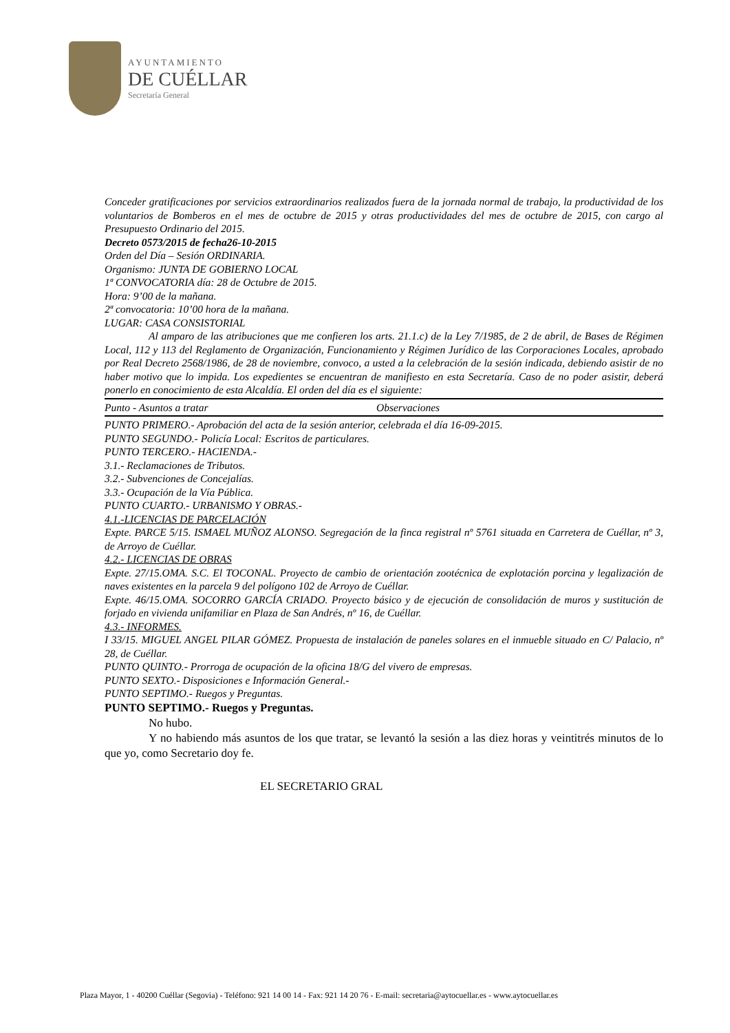AYUNTAMIENTO
DE CUÉLLAR
Secretaría General
Conceder gratificaciones por servicios extraordinarios realizados fuera de la jornada normal de trabajo, la productividad de los voluntarios de Bomberos en el mes de octubre de 2015 y otras productividades del mes de octubre de 2015, con cargo al Presupuesto Ordinario del 2015.
Decreto 0573/2015 de fecha26-10-2015
Orden del Día – Sesión ORDINARIA.
Organismo: JUNTA DE GOBIERNO LOCAL
1ª CONVOCATORIA día: 28 de Octubre de 2015.
Hora: 9’00 de la mañana.
2ª convocatoria: 10’00 hora de la mañana.
LUGAR: CASA CONSISTORIAL
Al amparo de las atribuciones que me confieren los arts. 21.1.c) de la Ley 7/1985, de 2 de abril, de Bases de Régimen Local, 112 y 113 del Reglamento de Organización, Funcionamiento y Régimen Jurídico de las Corporaciones Locales, aprobado por Real Decreto 2568/1986, de 28 de noviembre, convoco, a usted a la celebración de la sesión indicada, debiendo asistir de no haber motivo que lo impida. Los expedientes se encuentran de manifiesto en esta Secretaría. Caso de no poder asistir, deberá ponerlo en conocimiento de esta Alcaldía. El orden del día es el siguiente:
| Punto - Asuntos a tratar | Observaciones |
PUNTO PRIMERO.- Aprobación del acta de la sesión anterior, celebrada el día 16-09-2015.
PUNTO SEGUNDO.- Policía Local: Escritos de particulares.
PUNTO TERCERO.- HACIENDA.-
3.1.- Reclamaciones de Tributos.
3.2.- Subvenciones de Concejalías.
3.3.- Ocupación de la Vía Pública.
PUNTO CUARTO.- URBANISMO Y OBRAS.-
4.1.-LICENCIAS DE PARCELACIÓN
Expte. PARCE 5/15. ISMAEL MUÑOZ ALONSO. Segregación de la finca registral nº 5761 situada en Carretera de Cuéllar, nº 3, de Arroyo de Cuéllar.
4.2.- LICENCIAS DE OBRAS
Expte. 27/15.OMA. S.C. El TOCONAL. Proyecto de cambio de orientación zootécnica de explotación porcina y legalización de naves existentes en la parcela 9 del polígono 102 de Arroyo de Cuéllar.
Expte. 46/15.OMA. SOCORRO GARCÍA CRIADO. Proyecto básico y de ejecución de consolidación de muros y sustitución de forjado en vivienda unifamiliar en Plaza de San Andrés, nº 16, de Cuéllar.
4.3.- INFORMES.
I 33/15. MIGUEL ANGEL PILAR GÓMEZ. Propuesta de instalación de paneles solares en el inmueble situado en C/ Palacio, nº 28, de Cuéllar.
PUNTO QUINTO.- Prorroga de ocupación de la oficina 18/G del vivero de empresas.
PUNTO SEXTO.- Disposiciones e Información General.-
PUNTO SEPTIMO.- Ruegos y Preguntas.
PUNTO SEPTIMO.- Ruegos y Preguntas.
No hubo.
Y no habiendo más asuntos de los que tratar, se levantó la sesión a las diez horas y veintitrés minutos de lo que yo, como Secretario doy fe.
EL SECRETARIO GRAL
Plaza Mayor, 1 - 40200 Cuéllar (Segovia) - Teléfono: 921 14 00 14 - Fax: 921 14 20 76 - E-mail: secretaria@aytocuellar.es - www.aytocuellar.es